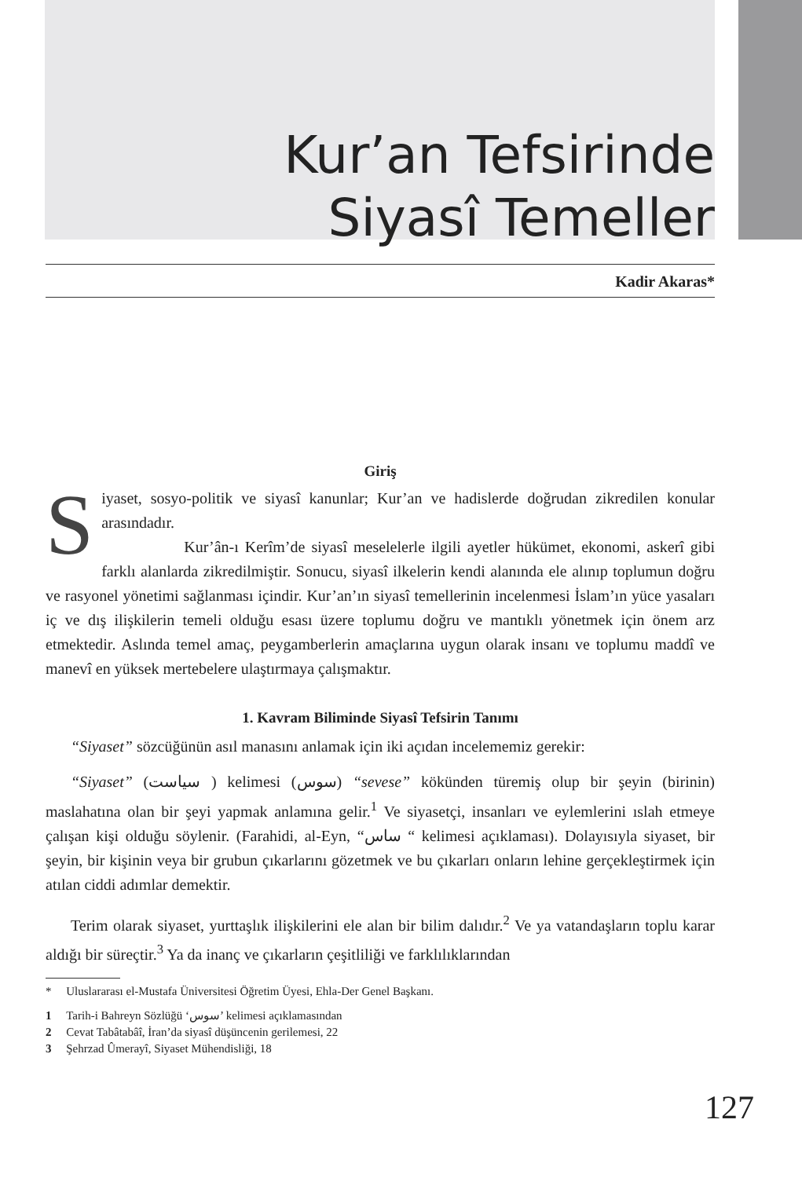Kur’an Tefsirinde
Siyasî Temeller
Kadir Akaras*
Giriş
Siyaset, sosyo-politik ve siyasî kanunlar; Kur’an ve hadislerde doğrudan zikredilen konular arasındadır.
Kur’ân-ı Kerîm’de siyasî meselelerle ilgili ayetler hükümet, ekonomi, askerî gibi farklı alanlarda zikredilmiştir. Sonucu, siyasî ilkelerin kendi alanında ele alınıp toplumun doğru ve rasyonel yönetimi sağlanması içindir. Kur’an’ın siyasî temellerinin incelenmesi İslam’ın yüce yasaları iç ve dış ilişkilerin temeli olduğu esası üzere toplumu doğru ve mantıklı yönetmek için önem arz etmektedir. Aslında temel amaç, peygamberlerin amaçlarına uygun olarak insanı ve toplumu maddî ve manevî en yüksek mertebelere ulaştırmaya çalışmaktır.
1. Kavram Biliminde Siyasî Tefsirin Tanımı
“Siyaset” sözcüğünün asıl manasını anlamak için iki açıdan incelememiz gerekir:
“Siyaset” (سياست ) kelimesi (سوس) “sevese” kökünden türemiş olup bir şeyin (birinin) maslahatına olan bir şeyi yapmak anlamına gelir.<sup>1</sup> Ve siyasetçi, insanları ve eylemlerini ıslah etmeye çalışan kişi olduğu söylenir. (Farahidi, al-Eyn, “ساس “ kelimesi açıklaması). Dolayısıyla siyaset, bir şeyin, bir kişinin veya bir grubun çıkarlarını gözetmek ve bu çıkarları onların lehine gerçekleştirmek için atılan ciddi adımlar demektir.
Terim olarak siyaset, yurttaşlık ilişkilerini ele alan bir bilim dalıdır.<sup>2</sup> Ve ya vatandaşların toplu karar aldığı bir süreçtir.<sup>3</sup> Ya da inanç ve çıkarların çeşitliliği ve farklılıklarından
* Uluslararası el-Mustafa Üniversitesi Öğretim Üyesi, Ehla-Der Genel Başkanı.
1 Tarih-i Bahreyn Sözlüğü ‘سوس’ kelimesi açıklamasından
2 Cevat Tabâtabâî, İran’da siyasî düşüncenin gerilemesi, 22
3 Şehrzad Ûmerayî, Siyaset Mühendisliği, 18
127